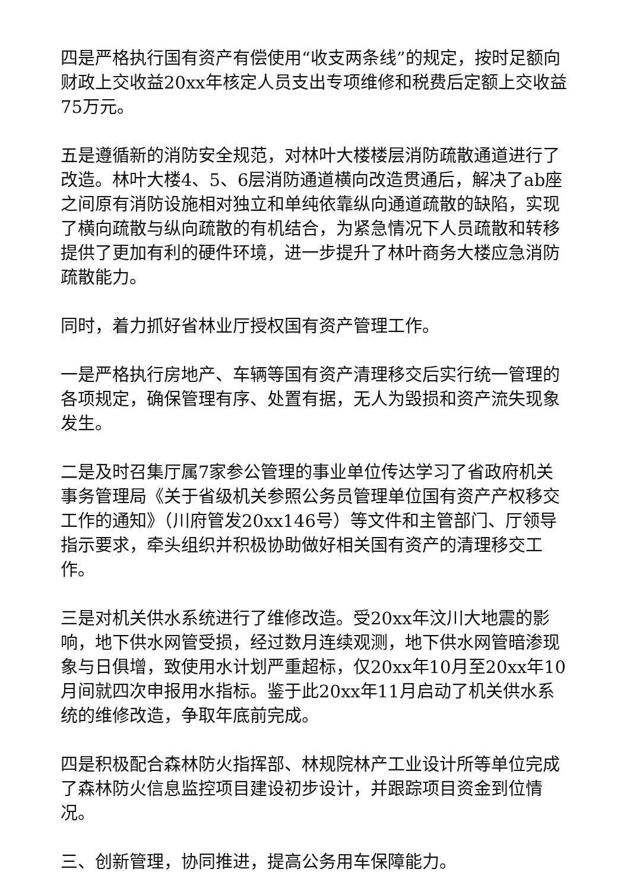四是严格执行国有资产有偿使用“收支两条线”的规定，按时足额向财政上交收益20xx年核定人员支出专项维修和税费后定额上交收益75万元。
五是遵循新的消防安全规范，对林叶大楼楼层消防疏散通道进行了改造。林叶大楼4、5、6层消防通道横向改造贯通后，解决了ab座之间原有消防设施相对独立和单纯依靠纵向通道疏散的缺陷，实现了横向疏散与纵向疏散的有机结合，为紧急情况下人员疏散和转移提供了更加有利的硬件环境，进一步提升了林叶商务大楼应急消防疏散能力。
同时，着力抓好省林业厅授权国有资产管理工作。
一是严格执行房地产、车辆等国有资产清理移交后实行统一管理的各项规定，确保管理有序、处置有据，无人为毁损和资产流失现象发生。
二是及时召集厅属7家参公管理的事业单位传达学习了省政府机关事务管理局《关于省级机关参照公务员管理单位国有资产产权移交工作的通知》（川府管发20xx146号）等文件和主管部门、厅领导指示要求，牵头组织并积极协助做好相关国有资产的清理移交工作。
三是对机关供水系统进行了维修改造。受20xx年汶川大地震的影响，地下供水网管受损，经过数月连续观测，地下供水网管暗渗现象与日俱增，致使用水计划严重超标，仅20xx年10月至20xx年10月间就四次申报用水指标。鉴于此20xx年11月启动了机关供水系统的维修改造，争取年底前完成。
四是积极配合森林防火指挥部、林规院林产工业设计所等单位完成了森林防火信息监控项目建设初步设计，并跟踪项目资金到位情况。
三、创新管理，协同推进，提高公务用车保障能力。